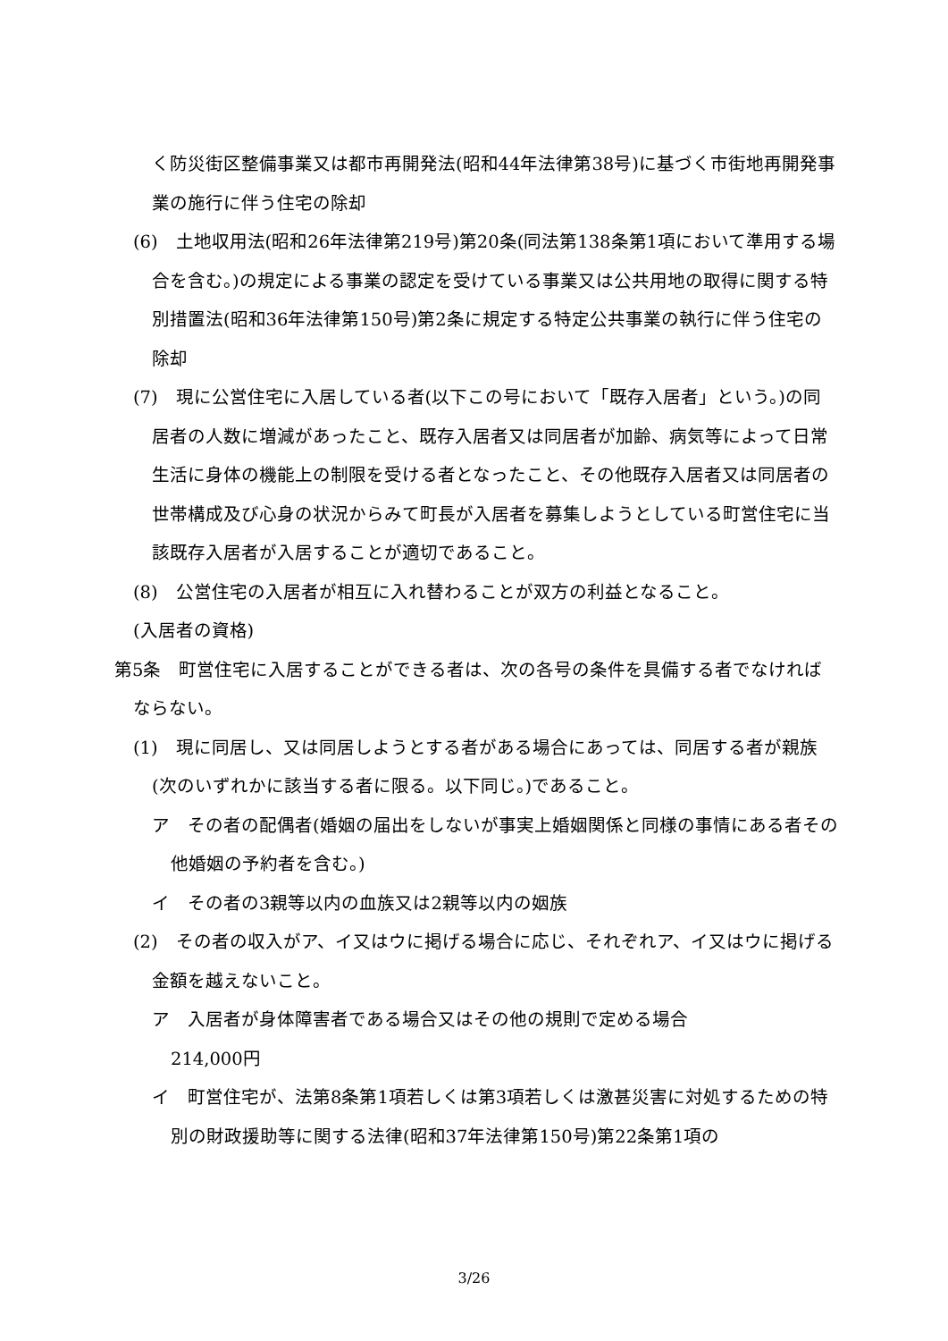く防災街区整備事業又は都市再開発法(昭和44年法律第38号)に基づく市街地再開発事業の施行に伴う住宅の除却
(6)　土地収用法(昭和26年法律第219号)第20条(同法第138条第1項において準用する場合を含む。)の規定による事業の認定を受けている事業又は公共用地の取得に関する特別措置法(昭和36年法律第150号)第2条に規定する特定公共事業の執行に伴う住宅の除却
(7)　現に公営住宅に入居している者(以下この号において「既存入居者」という。)の同居者の人数に増減があったこと、既存入居者又は同居者が加齢、病気等によって日常生活に身体の機能上の制限を受ける者となったこと、その他既存入居者又は同居者の世帯構成及び心身の状況からみて町長が入居者を募集しようとしている町営住宅に当該既存入居者が入居することが適切であること。
(8)　公営住宅の入居者が相互に入れ替わることが双方の利益となること。
(入居者の資格)
第5条　町営住宅に入居することができる者は、次の各号の条件を具備する者でなければならない。
(1)　現に同居し、又は同居しようとする者がある場合にあっては、同居する者が親族(次のいずれかに該当する者に限る。以下同じ。)であること。
ア　その者の配偶者(婚姻の届出をしないが事実上婚姻関係と同様の事情にある者その他婚姻の予約者を含む。)
イ　その者の3親等以内の血族又は2親等以内の姻族
(2)　その者の収入がア、イ又はウに掲げる場合に応じ、それぞれア、イ又はウに掲げる金額を越えないこと。
ア　入居者が身体障害者である場合又はその他の規則で定める場合
214,000円
イ　町営住宅が、法第8条第1項若しくは第3項若しくは激甚災害に対処するための特別の財政援助等に関する法律(昭和37年法律第150号)第22条第1項の
3/26